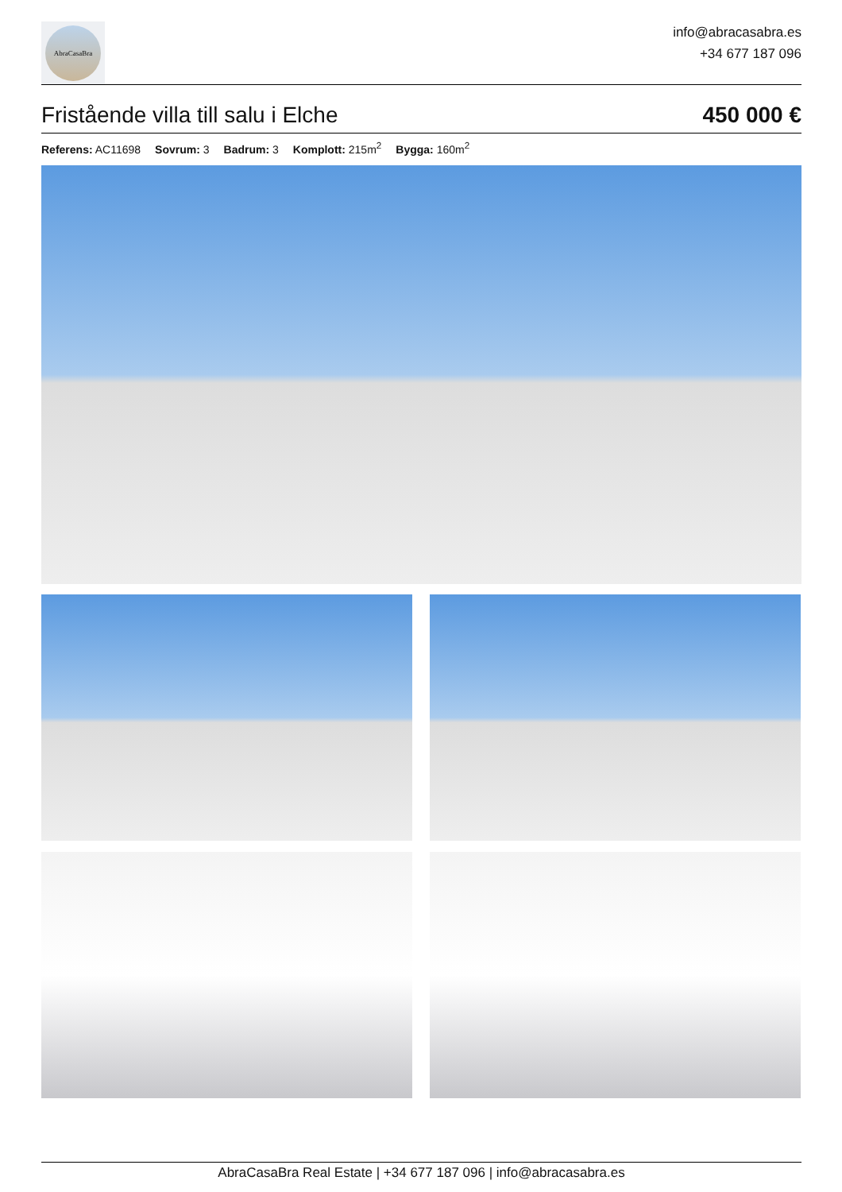AbraCasaBra
info@abracasabra.es
+34 677 187 096
Fristående villa till salu i Elche
450 000 €
Referens: AC11698 Sovrum: 3 Badrum: 3 Komplott: 215m<sup>2</sup> Bygga: 160m<sup>2</sup>
AbraCasaBra Real Estate | +34 677 187 096 | info@abracasabra.es